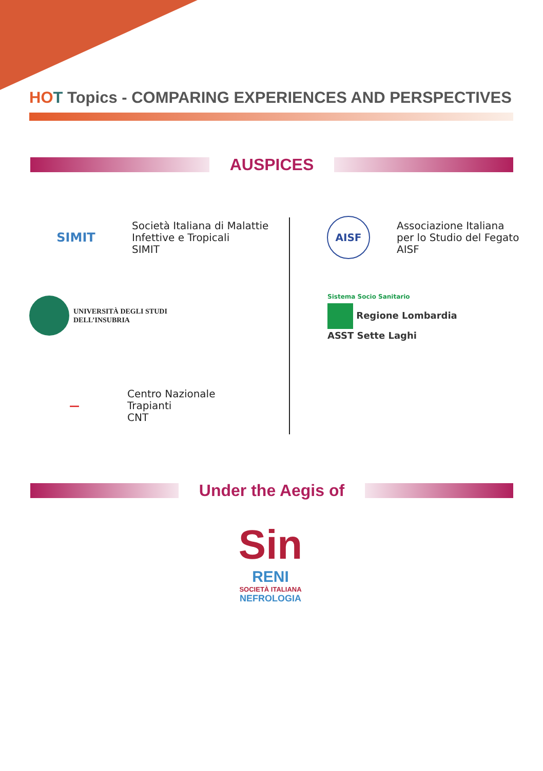HO T Topics - COMPARING EXPERIENCES AND PERSPECTIVES
AUSPICES
SIMIT
Società Italiana di Malattie
Infettive e Tropicali
SIMIT
AISF
Associazione Italiana
per lo Studio del Fegato
AISF
UNIVERSITÀ DEGLI STUDI
DELL’INSUBRIA
Sistema Socio Sanitario
Regione Lombardia
ASST Sette Laghi
—
Centro Nazionale
Trapianti
CNT
Under the Aegis of
Sin
RENI
SOCIETÀ ITALIANA
NEFROLOGIA